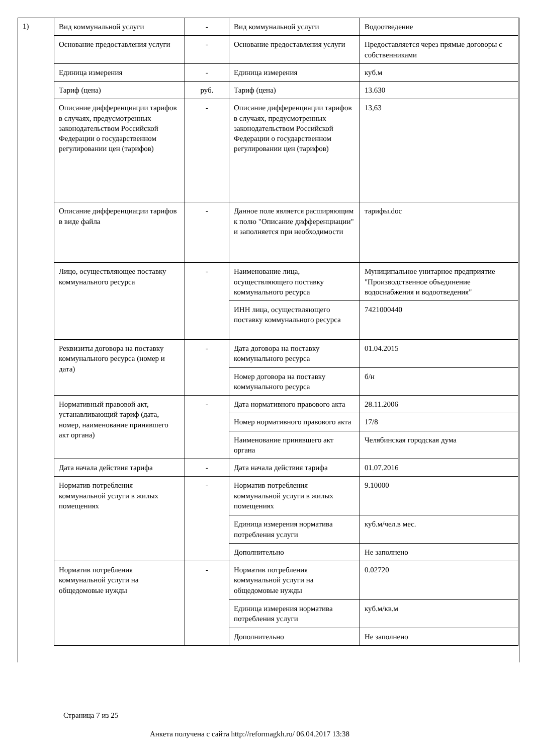1)
| Вид коммунальной услуги | - | Вид коммунальной услуги | Водоотведение |
| Основание предоставления услуги | - | Основание предоставления услуги | Предоставляется через прямые договоры с собственниками |
| Единица измерения | - | Единица измерения | куб.м |
| Тариф (цена) | руб. | Тариф (цена) | 13.630 |
| Описание дифференциации тарифов в случаях, предусмотренных законодательством Российской Федерации о государственном регулировании цен (тарифов) | - | Описание дифференциации тарифов в случаях, предусмотренных законодательством Российской Федерации о государственном регулировании цен (тарифов) | 13,63 |
| Описание дифференциации тарифов в виде файла | - | Данное поле является расширяющим к полю "Описание дифференциации" и заполняется при необходимости | тарифы.doc |
| Лицо, осуществляющее поставку коммунального ресурса | - | Наименование лица, осуществляющего поставку коммунального ресурса | Муниципальное унитарное предприятие "Производственное объединение водоснабжения и водоотведения" |
| | | ИНН лица, осуществляющего поставку коммунального ресурса | 7421000440 |
| Реквизиты договора на поставку коммунального ресурса (номер и дата) | - | Дата договора на поставку коммунального ресурса | 01.04.2015 |
| | | Номер договора на поставку коммунального ресурса | б/н |
| Нормативный правовой акт, устанавливающий тариф (дата, номер, наименование принявшего акт органа) | - | Дата нормативного правового акта | 28.11.2006 |
| | | Номер нормативного правового акта | 17/8 |
| | | Наименование принявшего акт органа | Челябинская городская дума |
| Дата начала действия тарифа | - | Дата начала действия тарифа | 01.07.2016 |
| Норматив потребления коммунальной услуги в жилых помещениях | - | Норматив потребления коммунальной услуги в жилых помещениях | 9.10000 |
| | | Единица измерения норматива потребления услуги | куб.м/чел.в мес. |
| | | Дополнительно | Не заполнено |
| Норматив потребления коммунальной услуги на общедомовые нужды | - | Норматив потребления коммунальной услуги на общедомовые нужды | 0.02720 |
| | | Единица измерения норматива потребления услуги | куб.м/кв.м |
| | | Дополнительно | Не заполнено |
Страница 7 из 25
Анкета получена с сайта http://reformagkh.ru/ 06.04.2017 13:38